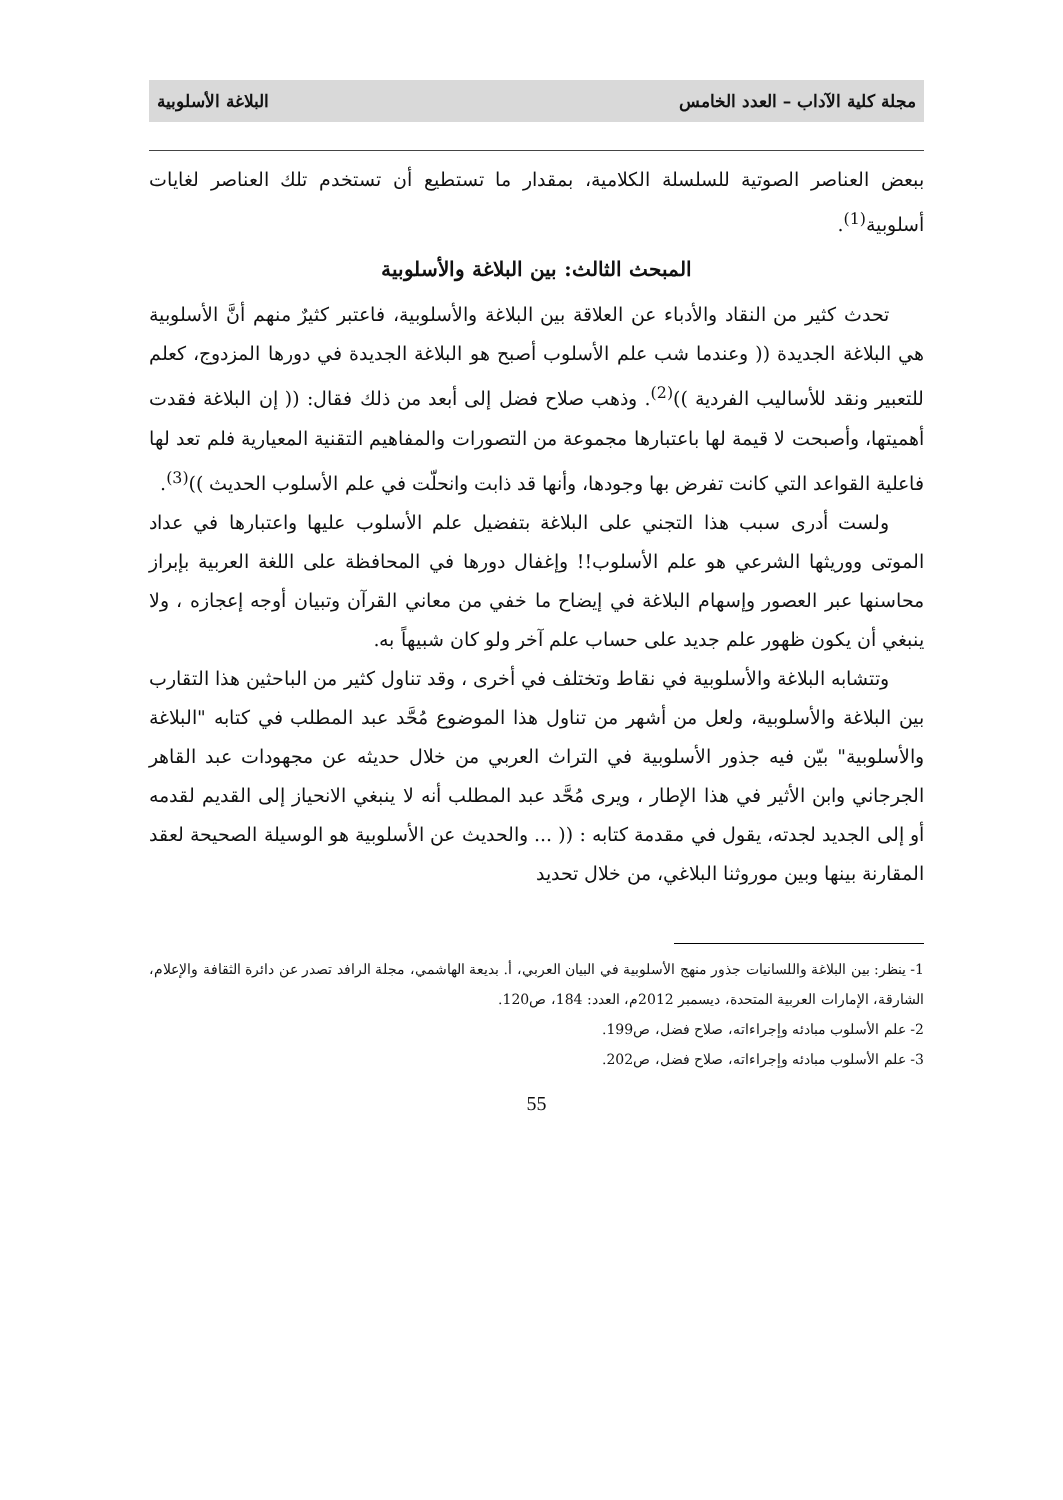مجلة كلية الآداب – العدد الخامس البلاغة الأسلوبية
ببعض العناصر الصوتية للسلسلة الكلامية، بمقدار ما تستطيع أن تستخدم تلك العناصر لغايات أسلوبية<sup>(1)</sup>.
المبحث الثالث: بين البلاغة والأسلوبية
تحدث كثير من النقاد والأدباء عن العلاقة بين البلاغة والأسلوبية، فاعتبر كثيرٌ منهم أنَّ الأسلوبية هي البلاغة الجديدة (( وعندما شب علم الأسلوب أصبح هو البلاغة الجديدة في دورها المزدوج، كعلم للتعبير ونقد للأساليب الفردية ))<sup>(2)</sup>. وذهب صلاح فضل إلى أبعد من ذلك فقال: (( إن البلاغة فقدت أهميتها، وأصبحت لا قيمة لها باعتبارها مجموعة من التصورات والمفاهيم التقنية المعيارية فلم تعد لها فاعلية القواعد التي كانت تفرض بها وجودها، وأنها قد ذابت وانحلّت في علم الأسلوب الحديث ))<sup>(3)</sup>.
ولست أدرى سبب هذا التجني على البلاغة بتفضيل علم الأسلوب عليها واعتبارها في عداد الموتى ووريثها الشرعي هو علم الأسلوب!! وإغفال دورها في المحافظة على اللغة العربية بإبراز محاسنها عبر العصور وإسهام البلاغة في إيضاح ما خفي من معاني القرآن وتبيان أوجه إعجازه ، ولا ينبغي أن يكون ظهور علم جديد على حساب علم آخر ولو كان شبيهاً به.
وتتشابه البلاغة والأسلوبية في نقاط وتختلف في أخرى ، وقد تناول كثير من الباحثين هذا التقارب بين البلاغة والأسلوبية، ولعل من أشهر من تناول هذا الموضوع مُحَّد عبد المطلب في كتابه "البلاغة والأسلوبية" بيّن فيه جذور الأسلوبية في التراث العربي من خلال حديثه عن مجهودات عبد القاهر الجرجاني وابن الأثير في هذا الإطار ، ويرى مُحَّد عبد المطلب أنه لا ينبغي الانحياز إلى القديم لقدمه أو إلى الجديد لجدته، يقول في مقدمة كتابه : (( ... والحديث عن الأسلوبية هو الوسيلة الصحيحة لعقد المقارنة بينها وبين موروثنا البلاغي، من خلال تحديد
1- ينظر: بين البلاغة واللسانيات جذور منهج الأسلوبية في البيان العربي، أ. بديعة الهاشمي، مجلة الرافد تصدر عن دائرة الثقافة والإعلام، الشارقة، الإمارات العربية المتحدة، ديسمبر 2012م، العدد: 184، ص120.
2- علم الأسلوب مبادئه وإجراءاته، صلاح فضل، ص199.
3- علم الأسلوب مبادئه وإجراءاته، صلاح فضل، ص202.
55